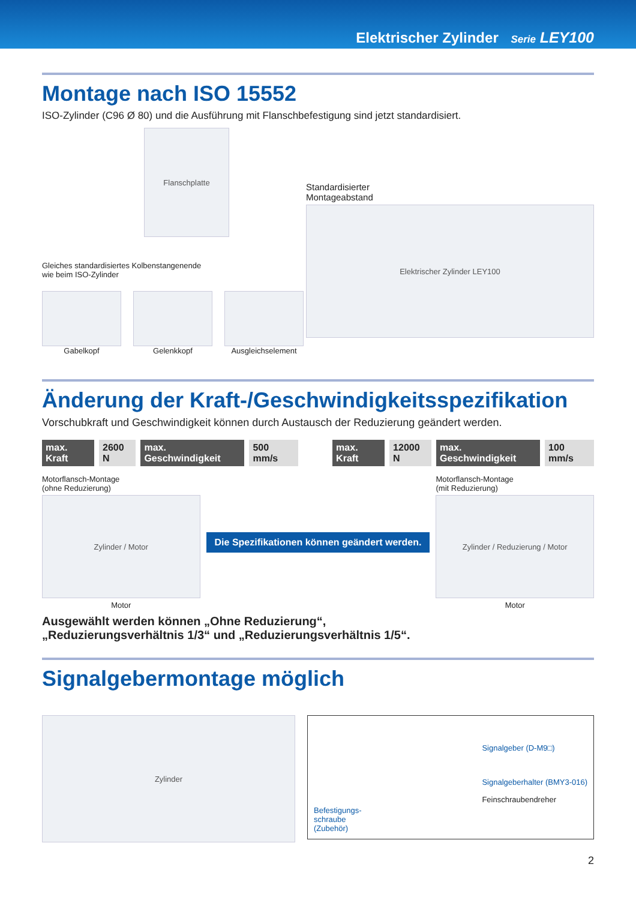Elektrischer Zylinder Serie LEY100
Montage nach ISO 15552
ISO-Zylinder (C96 Ø 80) und die Ausführung mit Flanschbefestigung sind jetzt standardisiert.
Flanschplatte
Gleiches standardisiertes Kolbenstangenende
wie beim ISO-Zylinder
Gabelkopf Gelenkkopf Ausgleichselement
Standardisierter
Montageabstand
Elektrischer Zylinder LEY100
Änderung der Kraft-/Geschwindigkeitsspezifikation
Vorschubkraft und Geschwindigkeit können durch Austausch der Reduzierung geändert werden.
max. Kraft 2600 N max. Geschwindigkeit 500 mm/s max. Kraft 12000 N max. Geschwindigkeit 100 mm/s
Motorflansch-Montage
(ohne Reduzierung)
Zylinder / Motor
Motor
Die Spezifikationen können geändert werden.
Motorflansch-Montage
(mit Reduzierung)
Zylinder / Reduzierung / Motor
Motor
Ausgewählt werden können „Ohne Reduzierung“,
„Reduzierungsverhältnis 1/3“ und „Reduzierungsverhältnis 1/5“.
Signalgebermontage möglich
Zylinder
Befestigungs-
schraube
(Zubehör)
Signalgeber (D-M9□)
Signalgeberhalter (BMY3-016)
Feinschraubendreher
2